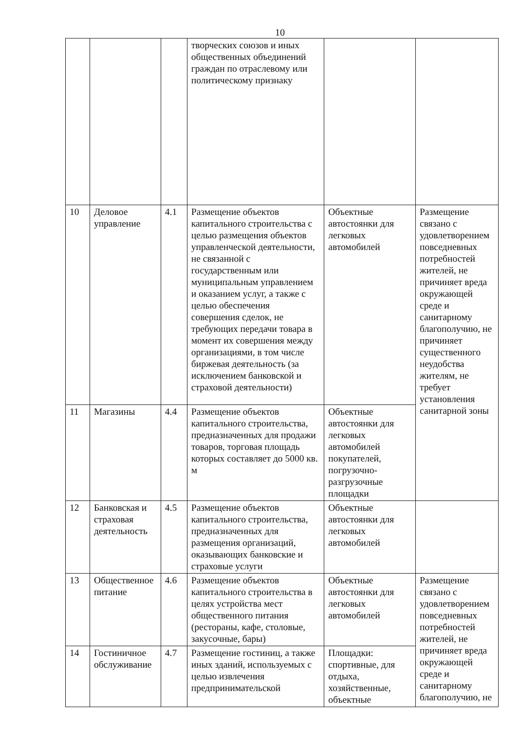10
| | | | творческих союзов и иных общественных объединений граждан по отраслевому или политическому признаку | | |
| 10 | Деловое управление | 4.1 | Размещение объектов капитального строительства с целью размещения объектов управленческой деятельности, не связанной с государственным или муниципальным управлением и оказанием услуг, а также с целью обеспечения совершения сделок, не требующих передачи товара в момент их совершения между организациями, в том числе биржевая деятельность (за исключением банковской и страховой деятельности) | Объектные автостоянки для легковых автомобилей | Размещение связано с удовлетворением повседневных потребностей жителей, не причиняет вреда окружающей среде и санитарному благополучию, не причиняет существенного неудобства жителям, не требует установления санитарной зоны |
| 11 | Магазины | 4.4 | Размещение объектов капитального строительства, предназначенных для продажи товаров, торговая площадь которых составляет до 5000 кв. м | Объектные автостоянки для легковых автомобилей покупателей, погрузочно-разгрузочные площадки | |
| 12 | Банковская и страховая деятельность | 4.5 | Размещение объектов капитального строительства, предназначенных для размещения организаций, оказывающих банковские и страховые услуги | Объектные автостоянки для легковых автомобилей | |
| 13 | Общественное питание | 4.6 | Размещение объектов капитального строительства в целях устройства мест общественного питания (рестораны, кафе, столовые, закусочные, бары) | Объектные автостоянки для легковых автомобилей | Размещение связано с удовлетворением повседневных потребностей жителей, не причиняет вреда окружающей среде и санитарному благополучию, не |
| 14 | Гостиничное обслуживание | 4.7 | Размещение гостиниц, а также иных зданий, используемых с целью извлечения предпринимательской | Площадки: спортивные, для отдыха, хозяйственные, объектные | |